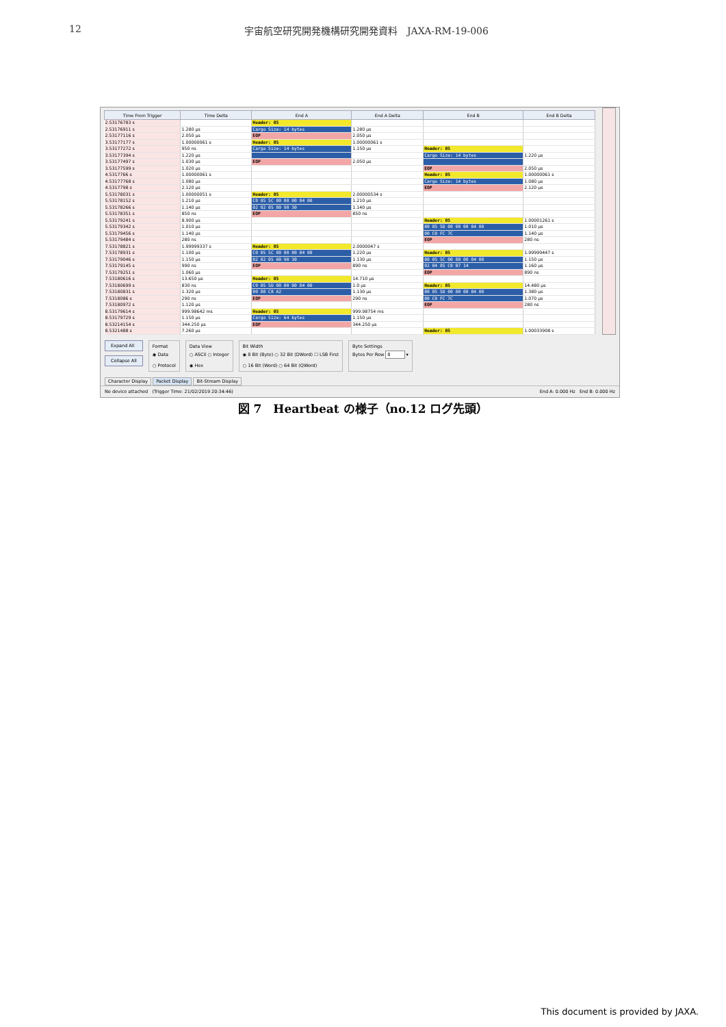12 宇宙航空研究開発機構研究開発資料　JAXA-RM-19-006
| Time From Trigger | Time Delta | End A | End A Delta | End B | End B Delta |
| --- | --- | --- | --- | --- | --- |
| 2.53176783 s | | Header: 05 | | | |
| 2.53176911 s | 1.280 µs | Cargo Size: 14 bytes | 1.280 µs | | |
| 2.53177116 s | 2.050 µs | EOP | 2.050 µs | | |
| 3.53177177 s | 1.00000061 s | Header: 05 | 1.00000061 s | | |
| 3.53177272 s | 950 ns | Cargo Size: 14 bytes | 1.150 µs | Header: 05 | |
| 3.53177394 s | 1.220 µs | | | Cargo Size: 14 bytes | 1.220 µs |
| 3.53177497 s | 1.030 µs | EOP | 2.050 µs | | |
| 3.53177599 s | 1.020 µs | | | EOP | 2.050 µs |
| 4.5317766 s | 1.00000061 s | | | Header: 05 | 1.00000061 s |
| 4.53177768 s | 1.080 µs | | | Cargo Size: 14 bytes | 1.080 µs |
| 4.5317798 s | 2.120 µs | | | EOP | 2.120 µs |
| 5.53178031 s | 1.00000051 s | Header: 05 | 2.00000534 s | | |
| 5.53178152 s | 1.210 µs | C0 05 5C 00 00 00 04 00 | 1.210 µs | | |
| 5.53178266 s | 1.140 µs | 02 02 05 80 90 30 | 1.140 µs | | |
| 5.53178351 s | 850 ns | EOP | 850 ns | | |
| 5.53179241 s | 8.900 µs | | | Header: 05 | 1.00001261 s |
| 5.53179342 s | 1.010 µs | | | 80 05 5D 00 00 00 04 00 | 1.010 µs |
| 5.53179456 s | 1.140 µs | | | 00 C0 FC 7C | 1.140 µs |
| 5.53179484 s | 280 ns | | | EOP | 280 ns |
| 7.53178821 s | 1.99999337 s | Header: 05 | 2.0000047 s | | |
| 7.53178931 s | 1.100 µs | C0 05 5C 00 00 00 04 00 | 1.220 µs | Header: 05 | 1.99999447 s |
| 7.53179046 s | 1.150 µs | 02 02 05 80 90 30 | 1.130 µs | 80 05 5C 00 00 00 04 00 | 1.150 µs |
| 7.53179145 s | 990 ns | EOP | 890 ns | 02 04 05 C0 B7 14 | 1.160 µs |
| 7.53179251 s | 1.060 µs | | | EOP | 890 ns |
| 7.53180616 s | 13.650 µs | Header: 05 | 14.710 µs | | |
| 7.53180699 s | 830 ns | C0 05 5D 00 00 00 04 00 | 1.0 µs | Header: 05 | 14.480 µs |
| 7.53180831 s | 1.320 µs | 00 80 C8 A2 | 1.130 µs | 80 05 5D 00 00 00 04 00 | 1.380 µs |
| 7.5318086 s | 290 ns | EOP | 290 ns | 00 C0 FC 7C | 1.070 µs |
| 7.53180972 s | 1.120 µs | | | EOP | 280 ns |
| 8.53179614 s | 999.98642 ms | Header: 05 | 999.98754 ms | | |
| 8.53179729 s | 1.150 µs | Cargo Size: 64 bytes | 1.150 µs | | |
| 8.53214154 s | 344.250 µs | EOP | 344.250 µs | | |
| 8.5321488 s | 7.260 µs | | | Header: 05 | 1.00033908 s |
Expand All
Collapse All
Format
◉ Data
○ Protocol
Data View
○ ASCII ○ Integer
◉ Hex
Bit Width
◉ 8 Bit (Byte) ○ 32 Bit (DWord) ☐ LSB First
○ 16 Bit (Word) ○ 64 Bit (QWord)
Byte Settings
Bytes Per Row 8 ▾
Character Display Packet Display Bit-Stream Display
No device attached (Trigger Time: 21/02/2019 20:34:46) End A: 0.000 Hz End B: 0.000 Hz
図 7　Heartbeat の様子（no.12 ログ先頭）
This document is provided by JAXA.